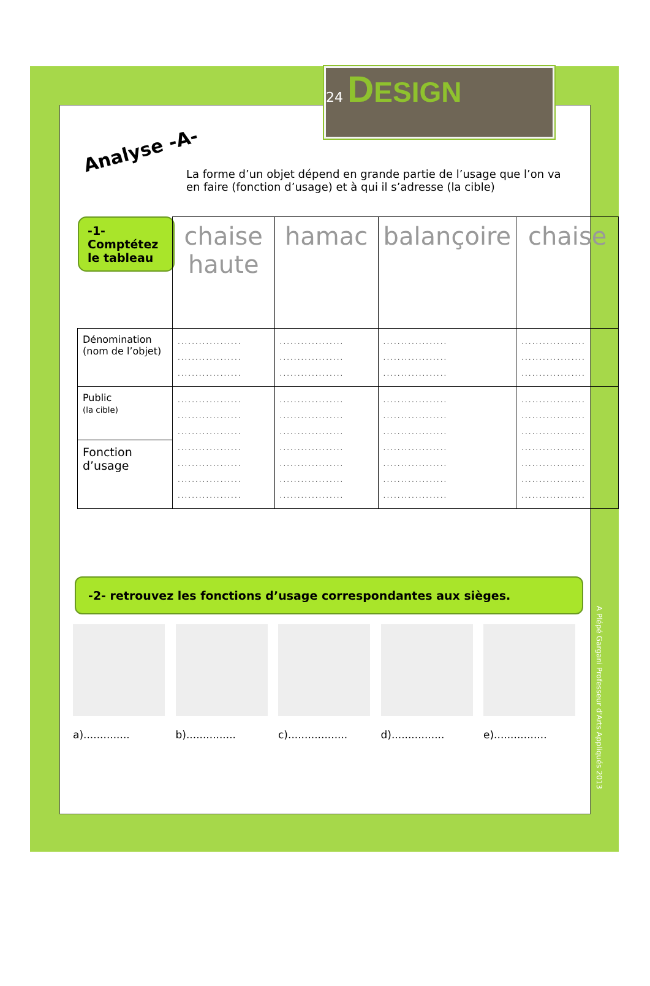24 DESIGN
Analyse -A-
La forme d’un objet dépend en grande partie de l’usage que l’on va en faire (fonction d’usage) et à qui il s’adresse (la cible)
-1-
Comptétez le tableau
| | chaise haute | hamac | balançoire | chaise |
| Dénomination (nom de l’objet) | .................. .................. .................. | .................. .................. .................. | .................. .................. .................. | .................. .................. .................. |
| Public (la cible) | .................. .................. .................. .................. .................. .................. .................. | .................. .................. .................. .................. .................. .................. .................. | .................. .................. .................. .................. .................. .................. .................. | .................. .................. .................. .................. .................. .................. .................. |
| Fonction d’usage | | | | |
-2- retrouvez les fonctions d’usage correspondantes aux sièges.
a)..............
b)...............
c)..................
d)................
e)................
A Plépé Gargani Professeur d'Arts Appliqués 2013